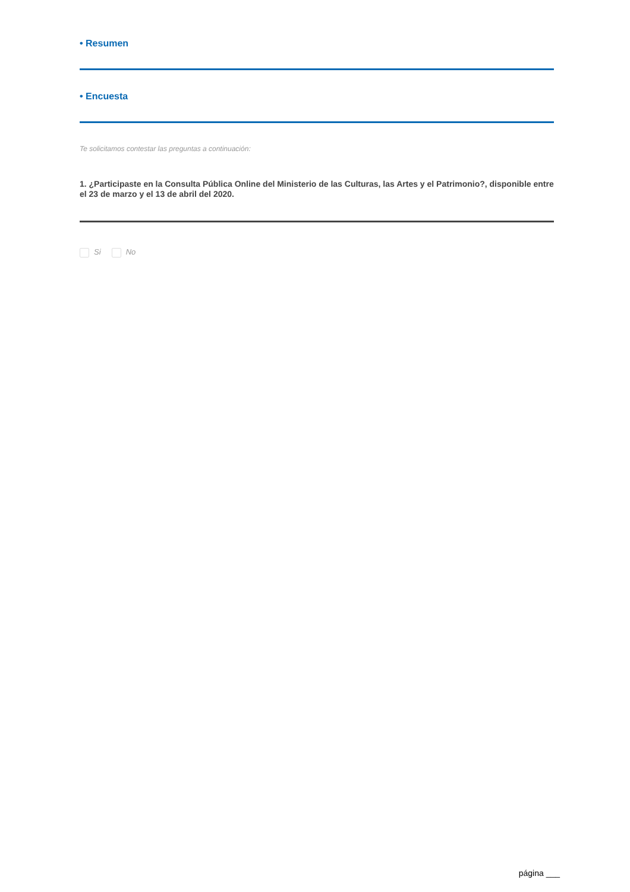• Resumen
• Encuesta
Te solicitamos contestar las preguntas a continuación:
1. ¿Participaste en la Consulta Pública Online del Ministerio de las Culturas, las Artes y el Patrimonio?, disponible entre el 23 de marzo y el 13 de abril del 2020.
Si No
página ___